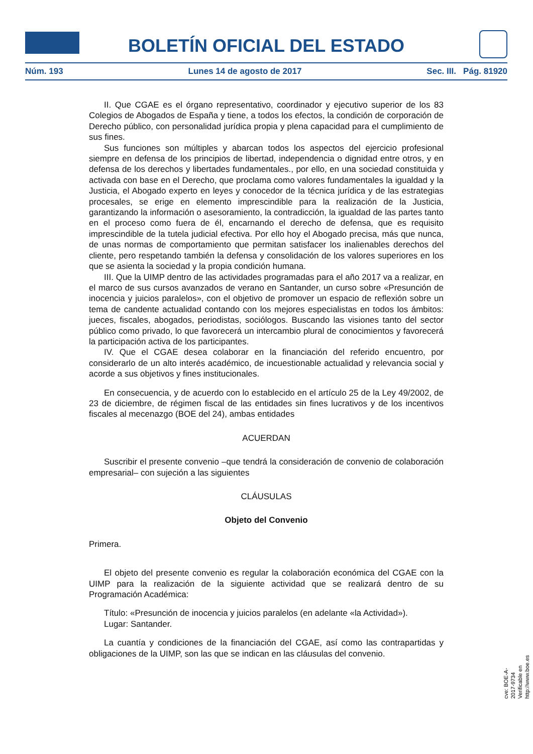BOLETÍN OFICIAL DEL ESTADO
Núm. 193 Lunes 14 de agosto de 2017 Sec. III. Pág. 81920
II. Que CGAE es el órgano representativo, coordinador y ejecutivo superior de los 83 Colegios de Abogados de España y tiene, a todos los efectos, la condición de corporación de Derecho público, con personalidad jurídica propia y plena capacidad para el cumplimiento de sus fines.
Sus funciones son múltiples y abarcan todos los aspectos del ejercicio profesional siempre en defensa de los principios de libertad, independencia o dignidad entre otros, y en defensa de los derechos y libertades fundamentales., por ello, en una sociedad constituida y activada con base en el Derecho, que proclama como valores fundamentales la igualdad y la Justicia, el Abogado experto en leyes y conocedor de la técnica jurídica y de las estrategias procesales, se erige en elemento imprescindible para la realización de la Justicia, garantizando la información o asesoramiento, la contradicción, la igualdad de las partes tanto en el proceso como fuera de él, encarnando el derecho de defensa, que es requisito imprescindible de la tutela judicial efectiva. Por ello hoy el Abogado precisa, más que nunca, de unas normas de comportamiento que permitan satisfacer los inalienables derechos del cliente, pero respetando también la defensa y consolidación de los valores superiores en los que se asienta la sociedad y la propia condición humana.
III. Que la UIMP dentro de las actividades programadas para el año 2017 va a realizar, en el marco de sus cursos avanzados de verano en Santander, un curso sobre «Presunción de inocencia y juicios paralelos», con el objetivo de promover un espacio de reflexión sobre un tema de candente actualidad contando con los mejores especialistas en todos los ámbitos: jueces, fiscales, abogados, periodistas, sociólogos. Buscando las visiones tanto del sector público como privado, lo que favorecerá un intercambio plural de conocimientos y favorecerá la participación activa de los participantes.
IV. Que el CGAE desea colaborar en la financiación del referido encuentro, por considerarlo de un alto interés académico, de incuestionable actualidad y relevancia social y acorde a sus objetivos y fines institucionales.
En consecuencia, y de acuerdo con lo establecido en el artículo 25 de la Ley 49/2002, de 23 de diciembre, de régimen fiscal de las entidades sin fines lucrativos y de los incentivos fiscales al mecenazgo (BOE del 24), ambas entidades
ACUERDAN
Suscribir el presente convenio –que tendrá la consideración de convenio de colaboración empresarial– con sujeción a las siguientes
CLÁUSULAS
Objeto del Convenio
Primera.
El objeto del presente convenio es regular la colaboración económica del CGAE con la UIMP para la realización de la siguiente actividad que se realizará dentro de su Programación Académica:
Título: «Presunción de inocencia y juicios paralelos (en adelante «la Actividad»).
Lugar: Santander.
La cuantía y condiciones de la financiación del CGAE, así como las contrapartidas y obligaciones de la UIMP, son las que se indican en las cláusulas del convenio.
cve: BOE-A-2017-9734
Verificable en http://www.boe.es